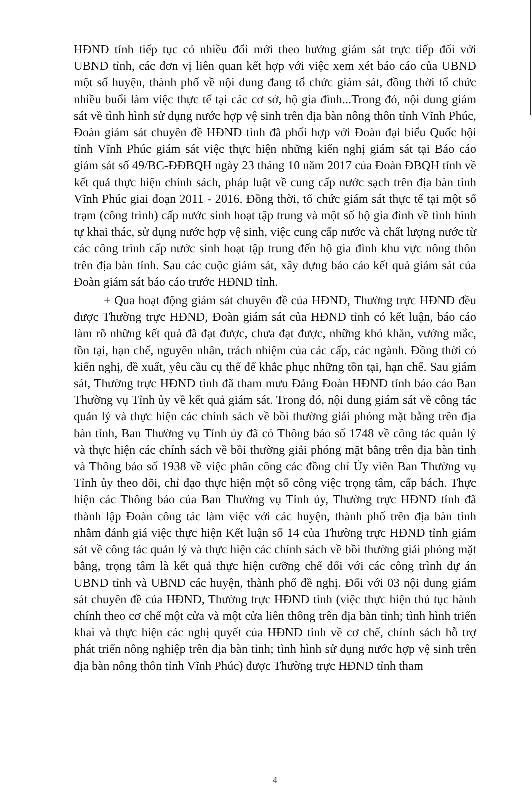HĐND tỉnh tiếp tục có nhiều đổi mới theo hướng giám sát trực tiếp đối với UBND tỉnh, các đơn vị liên quan kết hợp với việc xem xét báo cáo của UBND một số huyện, thành phố về nội dung đang tổ chức giám sát, đồng thời tổ chức nhiều buổi làm việc thực tế tại các cơ sở, hộ gia đình...Trong đó, nội dung giám sát về tình hình sử dụng nước hợp vệ sinh trên địa bàn nông thôn tỉnh Vĩnh Phúc, Đoàn giám sát chuyên đề HĐND tỉnh đã phối hợp với Đoàn đại biểu Quốc hội tỉnh Vĩnh Phúc giám sát việc thực hiện những kiến nghị giám sát tại Báo cáo giám sát số 49/BC-ĐĐBQH ngày 23 tháng 10 năm 2017 của Đoàn ĐBQH tỉnh về kết quả thực hiện chính sách, pháp luật về cung cấp nước sạch trên địa bàn tỉnh Vĩnh Phúc giai đoạn 2011 - 2016. Đồng thời, tổ chức giám sát thực tế tại một số trạm (công trình) cấp nước sinh hoạt tập trung và một số hộ gia đình về tình hình tự khai thác, sử dụng nước hợp vệ sinh, việc cung cấp nước và chất lượng nước từ các công trình cấp nước sinh hoạt tập trung đến hộ gia đình khu vực nông thôn trên địa bàn tỉnh. Sau các cuộc giám sát, xây dựng báo cáo kết quả giám sát của Đoàn giám sát báo cáo trước HĐND tỉnh.
+ Qua hoạt động giám sát chuyên đề của HĐND, Thường trực HĐND đều được Thường trực HĐND, Đoàn giám sát của HĐND tỉnh có kết luận, báo cáo làm rõ những kết quả đã đạt được, chưa đạt được, những khó khăn, vướng mắc, tồn tại, hạn chế, nguyên nhân, trách nhiệm của các cấp, các ngành. Đồng thời có kiến nghị, đề xuất, yêu cầu cụ thể để khắc phục những tồn tại, hạn chế. Sau giám sát, Thường trực HĐND tỉnh đã tham mưu Đảng Đoàn HĐND tỉnh báo cáo Ban Thường vụ Tỉnh ủy về kết quả giám sát. Trong đó, nội dung giám sát về công tác quản lý và thực hiện các chính sách về bồi thường giải phóng mặt bằng trên địa bàn tỉnh, Ban Thường vụ Tỉnh ủy đã có Thông báo số 1748 về công tác quản lý và thực hiện các chính sách về bồi thường giải phóng mặt bằng trên địa bàn tỉnh và Thông báo số 1938 về việc phân công các đồng chí Ủy viên Ban Thường vụ Tỉnh ủy theo dõi, chỉ đạo thực hiện một số công việc trọng tâm, cấp bách. Thực hiện các Thông báo của Ban Thường vụ Tỉnh ủy, Thường trực HĐND tỉnh đã thành lập Đoàn công tác làm việc với các huyện, thành phố trên địa bàn tỉnh nhằm đánh giá việc thực hiện Kết luận số 14 của Thường trực HĐND tỉnh giám sát về công tác quản lý và thực hiện các chính sách về bồi thường giải phóng mặt bằng, trọng tâm là kết quả thực hiện cưỡng chế đối với các công trình dự án UBND tỉnh và UBND các huyện, thành phố đề nghị. Đối với 03 nội dung giám sát chuyên đề của HĐND, Thường trực HĐND tỉnh (việc thực hiện thủ tục hành chính theo cơ chế một cửa và một cửa liên thông trên địa bàn tỉnh; tình hình triển khai và thực hiện các nghị quyết của HĐND tỉnh về cơ chế, chính sách hỗ trợ phát triển nông nghiệp trên địa bàn tỉnh; tình hình sử dụng nước hợp vệ sinh trên địa bàn nông thôn tỉnh Vĩnh Phúc) được Thường trực HĐND tỉnh tham
4